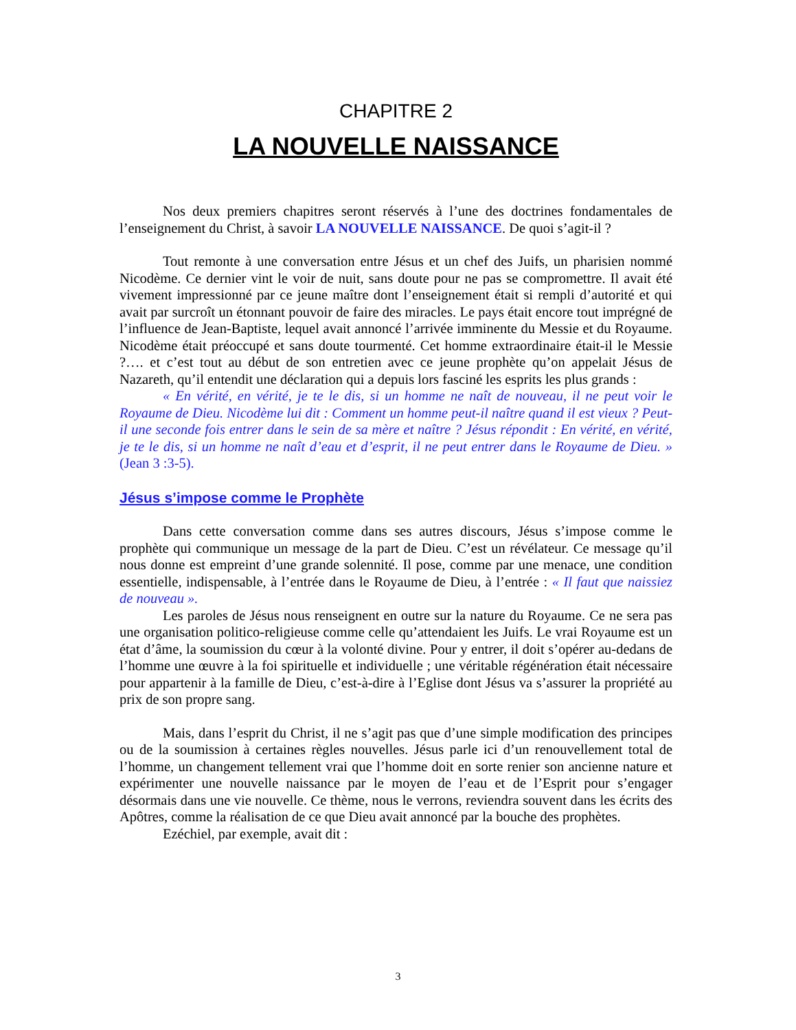CHAPITRE 2
LA NOUVELLE NAISSANCE
Nos deux premiers chapitres seront réservés à l’une des doctrines fondamentales de l’enseignement du Christ, à savoir LA NOUVELLE NAISSANCE. De quoi s’agit-il ?
Tout remonte à une conversation entre Jésus et un chef des Juifs, un pharisien nommé Nicodème. Ce dernier vint le voir de nuit, sans doute pour ne pas se compromettre. Il avait été vivement impressionné par ce jeune maître dont l’enseignement était si rempli d’autorité et qui avait par surcroît un étonnant pouvoir de faire des miracles. Le pays était encore tout imprégné de l’influence de Jean-Baptiste, lequel avait annoncé l’arrivée imminente du Messie et du Royaume. Nicodème était préoccupé et sans doute tourmenté. Cet homme extraordinaire était-il le Messie ?…. et c’est tout au début de son entretien avec ce jeune prophète qu’on appelait Jésus de Nazareth, qu’il entendit une déclaration qui a depuis lors fasciné les esprits les plus grands :
« En vérité, en vérité, je te le dis, si un homme ne naît de nouveau, il ne peut voir le Royaume de Dieu. Nicodème lui dit : Comment un homme peut-il naître quand il est vieux ? Peut-il une seconde fois entrer dans le sein de sa mère et naître ? Jésus répondit : En vérité, en vérité, je te le dis, si un homme ne naît d’eau et d’esprit, il ne peut entrer dans le Royaume de Dieu. » (Jean 3 :3-5).
Jésus s’impose comme le Prophète
Dans cette conversation comme dans ses autres discours, Jésus s’impose comme le prophète qui communique un message de la part de Dieu. C’est un révélateur. Ce message qu’il nous donne est empreint d’une grande solennité. Il pose, comme par une menace, une condition essentielle, indispensable, à l’entrée dans le Royaume de Dieu, à l’entrée : « Il faut que naissiez de nouveau ».
Les paroles de Jésus nous renseignent en outre sur la nature du Royaume. Ce ne sera pas une organisation politico-religieuse comme celle qu’attendaient les Juifs. Le vrai Royaume est un état d’âme, la soumission du cœur à la volonté divine. Pour y entrer, il doit s’opérer au-dedans de l’homme une œuvre à la foi spirituelle et individuelle ; une véritable régénération était nécessaire pour appartenir à la famille de Dieu, c’est-à-dire à l’Eglise dont Jésus va s’assurer la propriété au prix de son propre sang.
Mais, dans l’esprit du Christ, il ne s’agit pas que d’une simple modification des principes ou de la soumission à certaines règles nouvelles. Jésus parle ici d’un renouvellement total de l’homme, un changement tellement vrai que l’homme doit en sorte renier son ancienne nature et expérimenter une nouvelle naissance par le moyen de l’eau et de l’Esprit pour s’engager désormais dans une vie nouvelle. Ce thème, nous le verrons, reviendra souvent dans les écrits des Apôtres, comme la réalisation de ce que Dieu avait annoncé par la bouche des prophètes.
Ezéchiel, par exemple, avait dit :
3